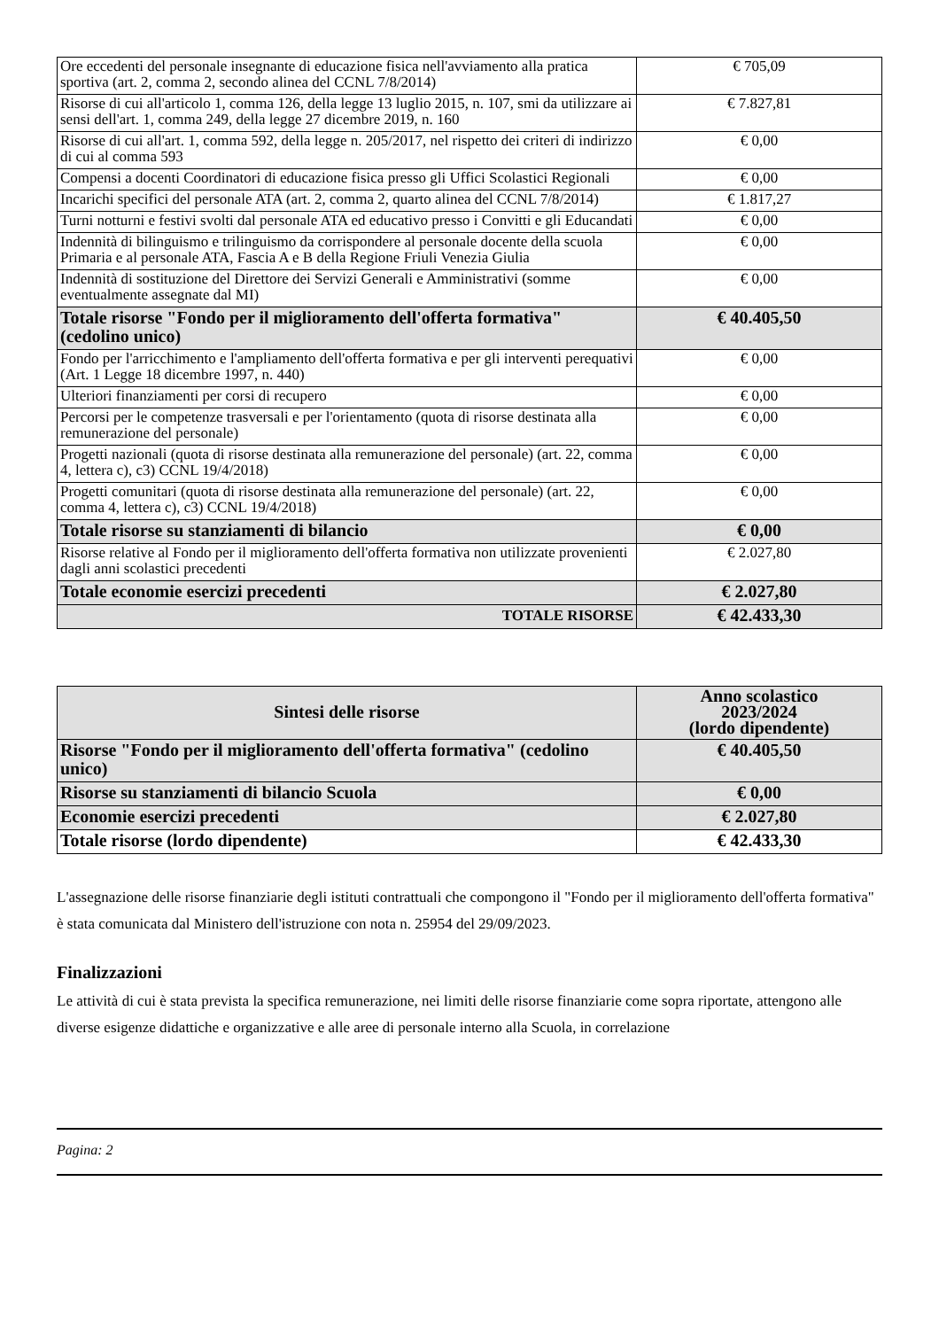| Ore eccedenti del personale insegnante di educazione fisica nell'avviamento alla pratica sportiva (art. 2, comma 2, secondo alinea del CCNL 7/8/2014) | € 705,09 |
| Risorse di cui all'articolo 1, comma 126, della legge 13 luglio 2015, n. 107, smi da utilizzare ai sensi dell'art. 1, comma 249, della legge 27 dicembre 2019, n. 160 | € 7.827,81 |
| Risorse di cui all'art. 1, comma 592, della legge n. 205/2017, nel rispetto dei criteri di indirizzo di cui al comma 593 | € 0,00 |
| Compensi a docenti Coordinatori di educazione fisica presso gli Uffici Scolastici Regionali | € 0,00 |
| Incarichi specifici del personale ATA (art. 2, comma 2, quarto alinea del CCNL 7/8/2014) | € 1.817,27 |
| Turni notturni e festivi svolti dal personale ATA ed educativo presso i Convitti e gli Educandati | € 0,00 |
| Indennità di bilinguismo e trilinguismo da corrispondere al personale docente della scuola Primaria e al personale ATA, Fascia A e B della Regione Friuli Venezia Giulia | € 0,00 |
| Indennità di sostituzione del Direttore dei Servizi Generali e Amministrativi (somme eventualmente assegnate dal MI) | € 0,00 |
| Totale risorse "Fondo per il miglioramento dell'offerta formativa" (cedolino unico) | € 40.405,50 |
| Fondo per l'arricchimento e l'ampliamento dell'offerta formativa e per gli interventi perequativi (Art. 1 Legge 18 dicembre 1997, n. 440) | € 0,00 |
| Ulteriori finanziamenti per corsi di recupero | € 0,00 |
| Percorsi per le competenze trasversali e per l'orientamento (quota di risorse destinata alla remunerazione del personale) | € 0,00 |
| Progetti nazionali (quota di risorse destinata alla remunerazione del personale) (art. 22, comma 4, lettera c), c3) CCNL 19/4/2018) | € 0,00 |
| Progetti comunitari (quota di risorse destinata alla remunerazione del personale) (art. 22, comma 4, lettera c), c3) CCNL 19/4/2018) | € 0,00 |
| Totale risorse su stanziamenti di bilancio | € 0,00 |
| Risorse relative al Fondo per il miglioramento dell'offerta formativa non utilizzate provenienti dagli anni scolastici precedenti | € 2.027,80 |
| Totale economie esercizi precedenti | € 2.027,80 |
| TOTALE RISORSE | € 42.433,30 |
| Sintesi delle risorse | Anno scolastico 2023/2024 (lordo dipendente) |
| --- | --- |
| Risorse "Fondo per il miglioramento dell'offerta formativa" (cedolino unico) | € 40.405,50 |
| Risorse su stanziamenti di bilancio Scuola | € 0,00 |
| Economie esercizi precedenti | € 2.027,80 |
| Totale risorse (lordo dipendente) | € 42.433,30 |
L'assegnazione delle risorse finanziarie degli istituti contrattuali che compongono il "Fondo per il miglioramento dell'offerta formativa" è stata comunicata dal Ministero dell'istruzione con nota n. 25954 del 29/09/2023.
Finalizzazioni
Le attività di cui è stata prevista la specifica remunerazione, nei limiti delle risorse finanziarie come sopra riportate, attengono alle diverse esigenze didattiche e organizzative e alle aree di personale interno alla Scuola, in correlazione
Pagina: 2